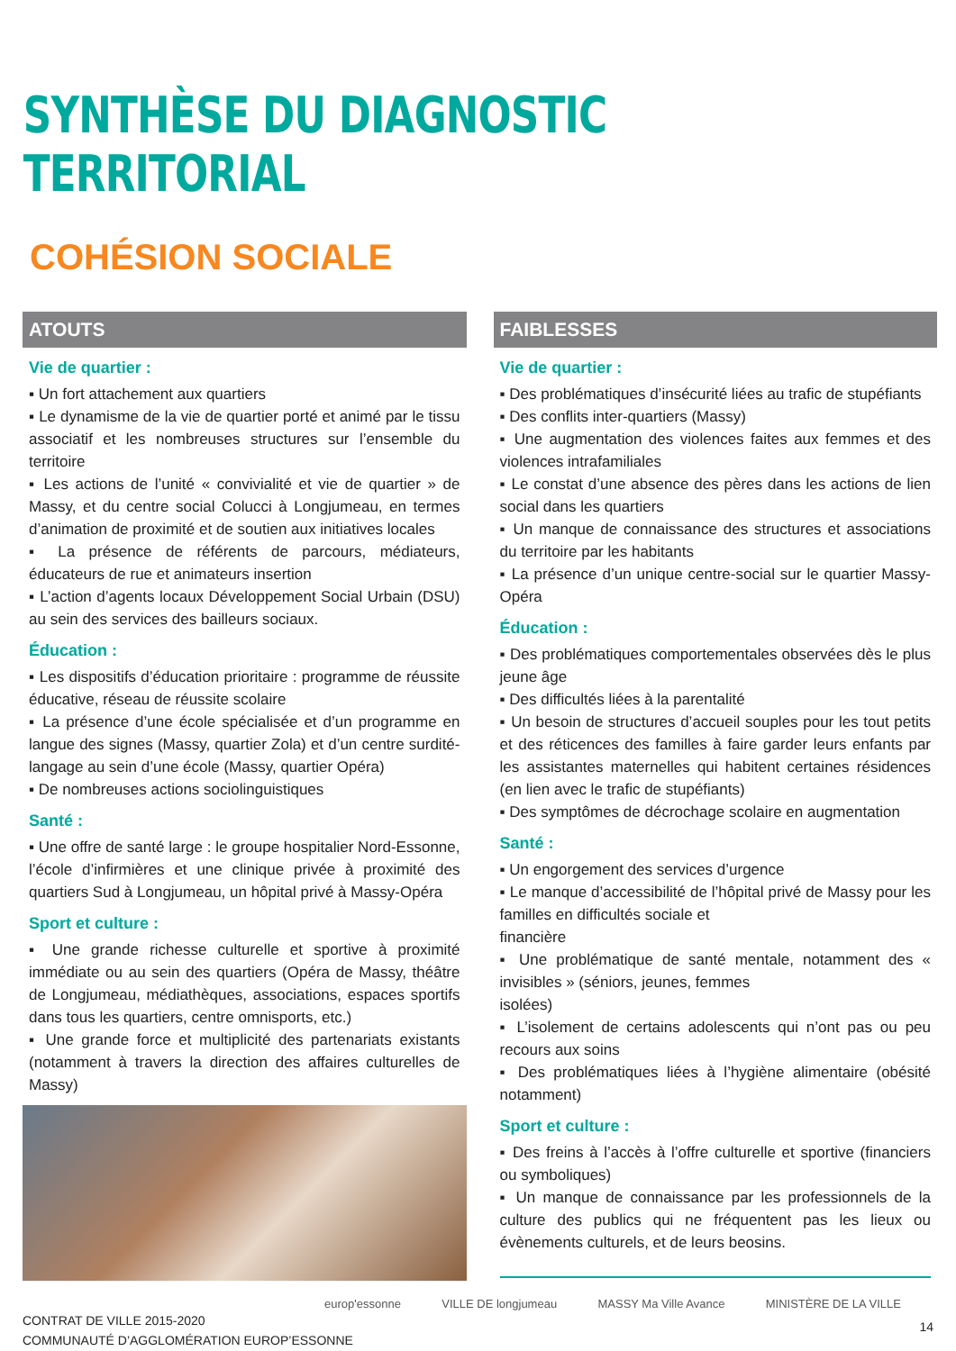SYNTHÈSE DU DIAGNOSTIC TERRITORIAL
COHÉSION SOCIALE
ATOUTS
Vie de quartier :
▪ Un fort attachement aux quartiers
▪ Le dynamisme de la vie de quartier porté et animé par le tissu associatif et les nombreuses structures sur l’ensemble du territoire
▪ Les actions de l’unité « convivialité et vie de quartier » de Massy, et du centre social Colucci à Longjumeau, en termes d’animation de proximité et de soutien aux initiatives locales
▪ La présence de référents de parcours, médiateurs, éducateurs de rue et animateurs insertion
▪ L’action d’agents locaux Développement Social Urbain (DSU) au sein des services des bailleurs sociaux.
Éducation :
▪ Les dispositifs d’éducation prioritaire : programme de réussite éducative, réseau de réussite scolaire
▪ La présence d’une école spécialisée et d’un programme en langue des signes (Massy, quartier Zola) et d’un centre surdité-langage au sein d’une école (Massy, quartier Opéra)
▪ De nombreuses actions sociolinguistiques
Santé :
▪ Une offre de santé large : le groupe hospitalier Nord-Essonne, l’école d’infirmières et une clinique privée à proximité des quartiers Sud à Longjumeau, un hôpital privé à Massy-Opéra
Sport et culture :
▪ Une grande richesse culturelle et sportive à proximité immédiate ou au sein des quartiers (Opéra de Massy, théâtre de Longjumeau, médiathèques, associations, espaces sportifs dans tous les quartiers, centre omnisports, etc.)
▪ Une grande force et multiplicité des partenariats existants (notamment à travers la direction des affaires culturelles de Massy)
FAIBLESSES
Vie de quartier :
▪ Des problématiques d’insécurité liées au trafic de stupéfiants
▪ Des conflits inter-quartiers (Massy)
▪ Une augmentation des violences faites aux femmes et des violences intrafamiliales
▪ Le constat d’une absence des pères dans les actions de lien social dans les quartiers
▪ Un manque de connaissance des structures et associations du territoire par les habitants
▪ La présence d’un unique centre-social sur le quartier Massy-Opéra
Éducation :
▪ Des problématiques comportementales observées dès le plus jeune âge
▪ Des difficultés liées à la parentalité
▪ Un besoin de structures d’accueil souples pour les tout petits et des réticences des familles à faire garder leurs enfants par les assistantes maternelles qui habitent certaines résidences (en lien avec le trafic de stupéfiants)
▪ Des symptômes de décrochage scolaire en augmentation
Santé :
▪ Un engorgement des services d’urgence
▪ Le manque d’accessibilité de l’hôpital privé de Massy pour les familles en difficultés sociale et
financière
▪ Une problématique de santé mentale, notamment des « invisibles » (séniors, jeunes, femmes
isolées)
▪ L’isolement de certains adolescents qui n’ont pas ou peu recours aux soins
▪ Des problématiques liées à l’hygiène alimentaire (obésité notamment)
Sport et culture :
▪ Des freins à l’accès à l’offre culturelle et sportive (financiers ou symboliques)
▪ Un manque de connaissance par les professionnels de la culture des publics qui ne fréquentent pas les lieux ou évènements culturels, et de leurs beosins.
CONTRAT DE VILLE 2015-2020
COMMUNAUTÉ D’AGGLOMÉRATION EUROP’ESSONNE
europ'essonne VILLE DE longjumeau MASSY Ma Ville Avance MINISTÈRE DE LA VILLE
14